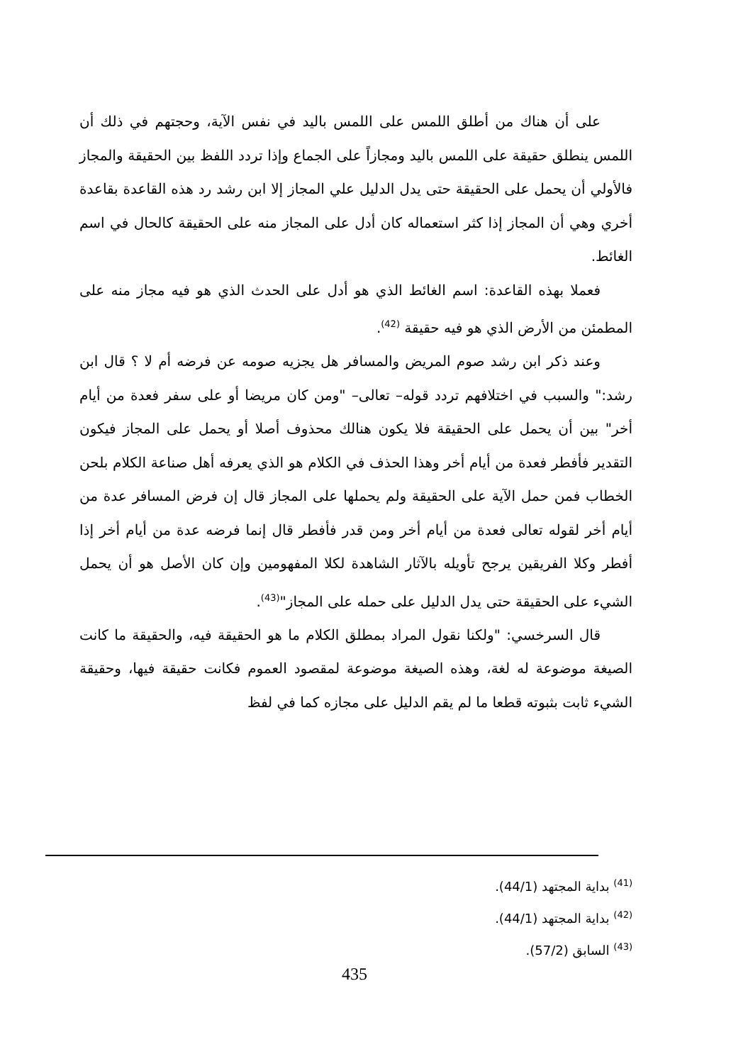على أن هناك من أطلق اللمس على اللمس باليد في نفس الآية، وحجتهم في ذلك أن اللمس ينطلق حقيقة على اللمس باليد ومجازاً على الجماع وإذا تردد اللفظ بين الحقيقة والمجاز فالأولي أن يحمل على الحقيقة حتى يدل الدليل علي المجاز إلا ابن رشد رد هذه القاعدة بقاعدة أخري وهي أن المجاز إذا كثر استعماله كان أدل على المجاز منه على الحقيقة كالحال في اسم الغائط.
فعملا بهذه القاعدة: اسم الغائط الذي هو أدل على الحدث الذي هو فيه مجاز منه على المطمئن من الأرض الذي هو فيه حقيقة <sup>(42)</sup>.
وعند ذكر ابن رشد صوم المريض والمسافر هل يجزيه صومه عن فرضه أم لا ؟ قال ابن رشد:" والسبب في اختلافهم تردد قوله– تعالى– "ومن كان مريضا أو على سفر فعدة من أيام أخر" بين أن يحمل على الحقيقة فلا يكون هنالك محذوف أصلا أو يحمل على المجاز فيكون التقدير فأفطر فعدة من أيام أخر وهذا الحذف في الكلام هو الذي يعرفه أهل صناعة الكلام بلحن الخطاب فمن حمل الآية على الحقيقة ولم يحملها على المجاز قال إن فرض المسافر عدة من أيام أخر لقوله تعالى فعدة من أيام أخر ومن قدر فأفطر قال إنما فرضه عدة من أيام أخر إذا أفطر وكلا الفريقين يرجح تأويله بالآثار الشاهدة لكلا المفهومين وإن كان الأصل هو أن يحمل الشيء على الحقيقة حتى يدل الدليل على حمله على المجاز"<sup>(43)</sup>.
قال السرخسي: "ولكنا نقول المراد بمطلق الكلام ما هو الحقيقة فيه، والحقيقة ما كانت الصيغة موضوعة له لغة، وهذه الصيغة موضوعة لمقصود العموم فكانت حقيقة فيها، وحقيقة الشيء ثابت بثبوته قطعا ما لم يقم الدليل على مجازه كما في لفظ
<sup>(41)</sup> بداية المجتهد (44/1).
<sup>(42)</sup> بداية المجتهد (44/1).
<sup>(43)</sup> السابق (57/2).
435